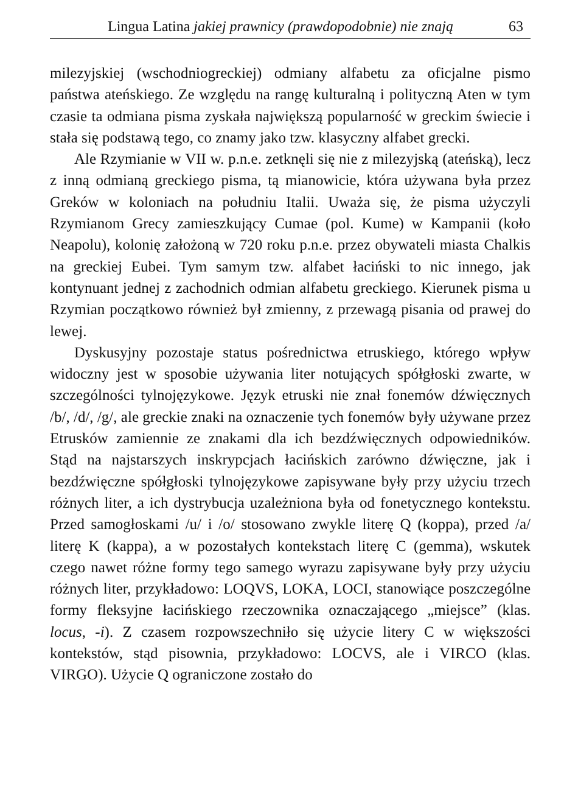Lingua Latina jakiej prawnicy (prawdopodobnie) nie znają 63
milezyjskiej (wschodniogreckiej) odmiany alfabetu za oficjalne pismo państwa ateńskiego. Ze względu na rangę kulturalną i polityczną Aten w tym czasie ta odmiana pisma zyskała największą popularność w greckim świecie i stała się podstawą tego, co znamy jako tzw. klasyczny alfabet grecki.
Ale Rzymianie w VII w. p.n.e. zetknęli się nie z milezyjską (ateńską), lecz z inną odmianą greckiego pisma, tą mianowicie, która używana była przez Greków w koloniach na południu Italii. Uważa się, że pisma użyczyli Rzymianom Grecy zamieszkujący Cumae (pol. Kume) w Kampanii (koło Neapolu), kolonię założoną w 720 roku p.n.e. przez obywateli miasta Chalkis na greckiej Eubei. Tym samym tzw. alfabet łaciński to nic innego, jak kontynuant jednej z zachodnich odmian alfabetu greckiego. Kierunek pisma u Rzymian początkowo również był zmienny, z przewagą pisania od prawej do lewej.
Dyskusyjny pozostaje status pośrednictwa etruskiego, którego wpływ widoczny jest w sposobie używania liter notujących spółgłoski zwarte, w szczególności tylnojęzykowe. Język etruski nie znał fonemów dźwięcznych /b/, /d/, /g/, ale greckie znaki na oznaczenie tych fonemów były używane przez Etrusków zamiennie ze znakami dla ich bezdźwięcznych odpowiedników. Stąd na najstarszych inskrypcjach łacińskich zarówno dźwięczne, jak i bezdźwięczne spółgłoski tylnojęzykowe zapisywane były przy użyciu trzech różnych liter, a ich dystrybucja uzależniona była od fonetycznego kontekstu. Przed samogłoskami /u/ i /o/ stosowano zwykle literę Q (koppa), przed /a/ literę K (kappa), a w pozostałych kontekstach literę C (gemma), wskutek czego nawet różne formy tego samego wyrazu zapisywane były przy użyciu różnych liter, przykładowo: LOQVS, LOKA, LOCI, stanowiące poszczególne formy fleksyjne łacińskiego rzeczownika oznaczającego „miejsce” (klas. locus, -i). Z czasem rozpowszechniło się użycie litery C w większości kontekstów, stąd pisownia, przykładowo: LOCVS, ale i VIRCO (klas. VIRGO). Użycie Q ograniczone zostało do